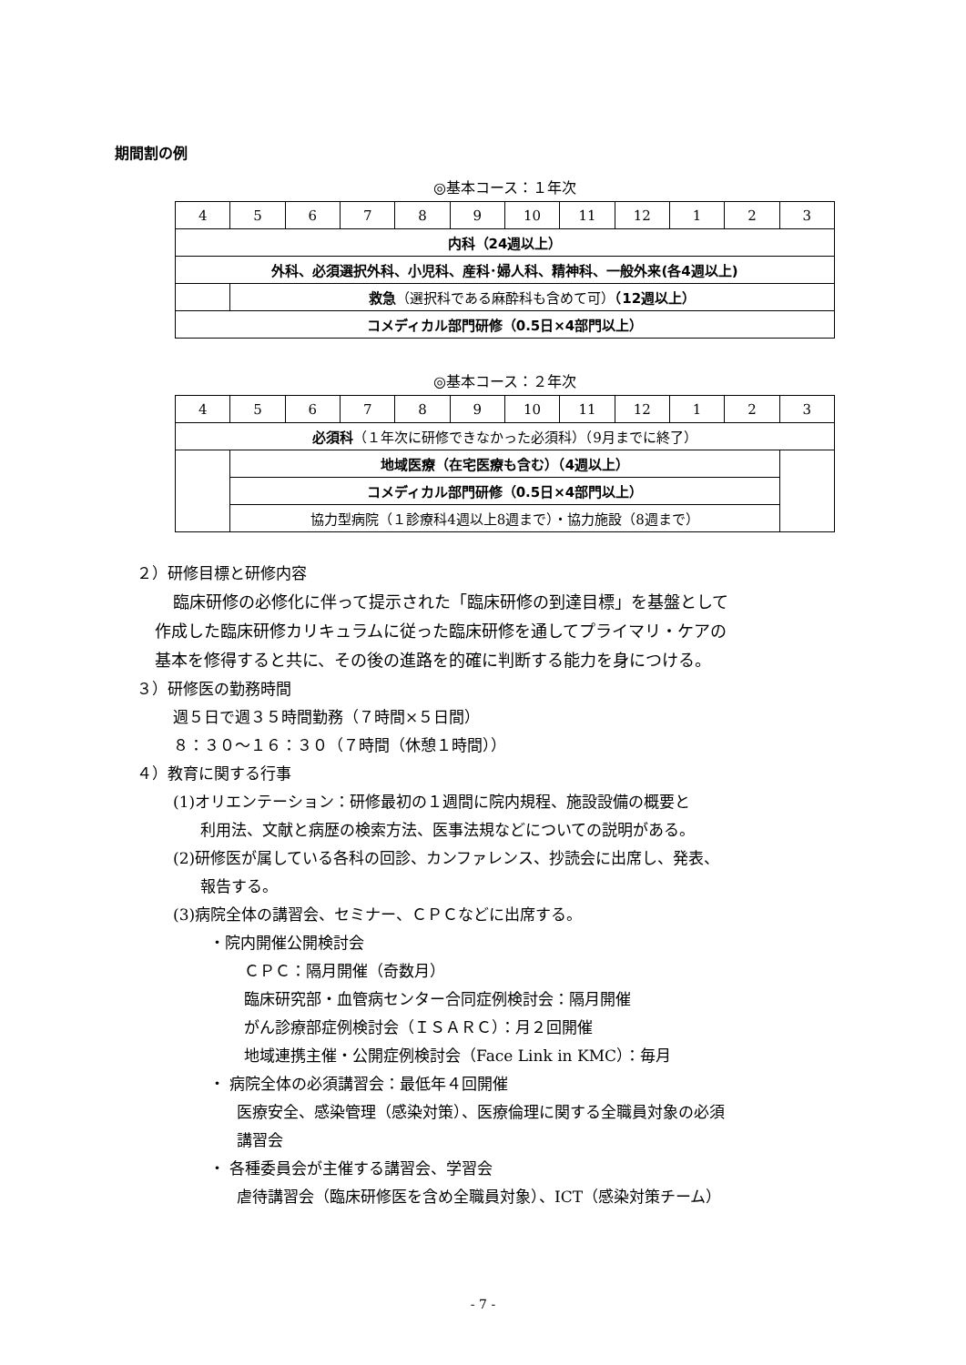期間割の例
◎基本コース：１年次
| 4 | 5 | 6 | 7 | 8 | 9 | 10 | 11 | 12 | 1 | 2 | 3 |
| 内科（24週以上） | | | | | | | | | | | |
| 外科、必須選択外科、小児科、産科･婦人科、精神科、一般外来(各4週以上) | | | | | | | | | | | |
| | 救急 （選択科である麻酔科も含めて可） （12週以上） | | | | | | | | | | |
| コメディカル部門研修（0.5日×4部門以上） | | | | | | | | | | | |
◎基本コース：２年次
| 4 | 5 | 6 | 7 | 8 | 9 | 10 | 11 | 12 | 1 | 2 | 3 |
| 必須科 （１年次に研修できなかった必須科）（9月までに終了） | | | | | | | | | | | |
| | 地域医療（在宅医療も含む）（4週以上） | | | | | | | | | | |
| | コメディカル部門研修（0.5日×4部門以上） | | | | | | | | | | |
| | 協力型病院（１診療科4週以上8週まで）・協力施設（8週まで） | | | | | | | | | | |
２）研修目標と研修内容
臨床研修の必修化に伴って提示された「臨床研修の到達目標」を基盤として
作成した臨床研修カリキュラムに従った臨床研修を通してプライマリ・ケアの
基本を修得すると共に、その後の進路を的確に判断する能力を身につける。
３）研修医の勤務時間
週５日で週３５時間勤務（７時間×５日間）
８：３０～１６：３０（７時間（休憩１時間））
４）教育に関する行事
(1)オリエンテーション：研修最初の１週間に院内規程、施設設備の概要と
利用法、文献と病歴の検索方法、医事法規などについての説明がある。
(2)研修医が属している各科の回診、カンファレンス、抄読会に出席し、発表、
報告する。
(3)病院全体の講習会、セミナー、ＣＰＣなどに出席する。
・院内開催公開検討会
ＣＰＣ：隔月開催（奇数月）
臨床研究部・血管病センター合同症例検討会：隔月開催
がん診療部症例検討会（ＩＳＡＲＣ）：月２回開催
地域連携主催・公開症例検討会（Face Link in KMC）：毎月
・ 病院全体の必須講習会：最低年４回開催
医療安全、感染管理（感染対策）、医療倫理に関する全職員対象の必須
講習会
・ 各種委員会が主催する講習会、学習会
虐待講習会（臨床研修医を含め全職員対象）、ICT（感染対策チーム）
- 7 -